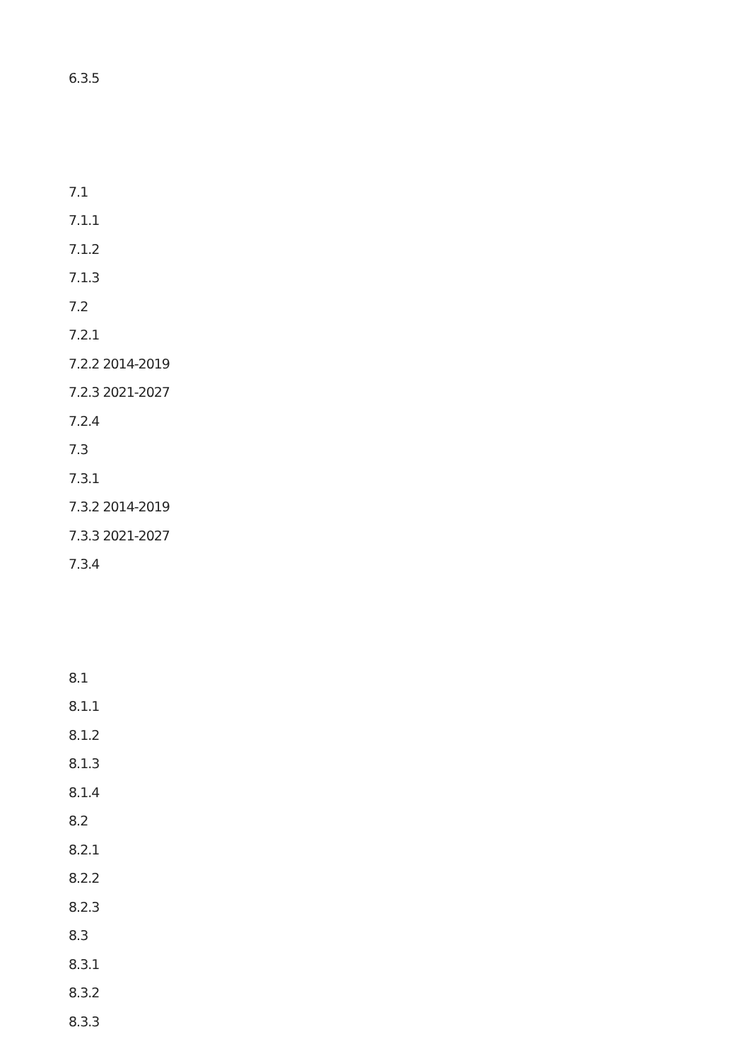6.3.5
7.1
7.1.1
7.1.2
7.1.3
7.2
7.2.1
7.2.2 2014-2019
7.2.3 2021-2027
7.2.4
7.3
7.3.1
7.3.2 2014-2019
7.3.3 2021-2027
7.3.4
8.1
8.1.1
8.1.2
8.1.3
8.1.4
8.2
8.2.1
8.2.2
8.2.3
8.3
8.3.1
8.3.2
8.3.3